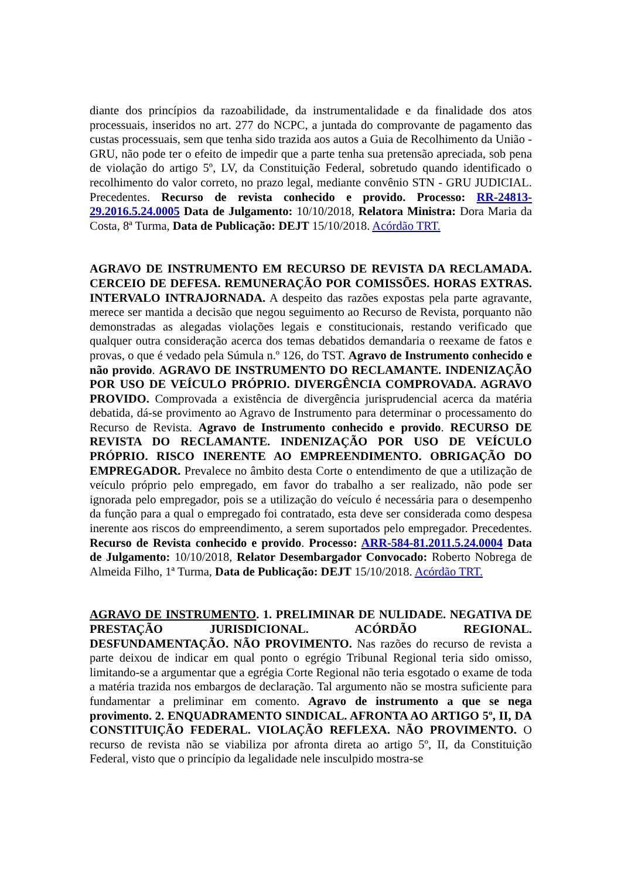diante dos princípios da razoabilidade, da instrumentalidade e da finalidade dos atos processuais, inseridos no art. 277 do NCPC, a juntada do comprovante de pagamento das custas processuais, sem que tenha sido trazida aos autos a Guia de Recolhimento da União - GRU, não pode ter o efeito de impedir que a parte tenha sua pretensão apreciada, sob pena de violação do artigo 5º, LV, da Constituição Federal, sobretudo quando identificado o recolhimento do valor correto, no prazo legal, mediante convênio STN - GRU JUDICIAL. Precedentes. Recurso de revista conhecido e provido. Processo: RR-24813-29.2016.5.24.0005 Data de Julgamento: 10/10/2018, Relatora Ministra: Dora Maria da Costa, 8ª Turma, Data de Publicação: DEJT 15/10/2018. Acórdão TRT.
AGRAVO DE INSTRUMENTO EM RECURSO DE REVISTA DA RECLAMADA. CERCEIO DE DEFESA. REMUNERAÇÃO POR COMISSÕES. HORAS EXTRAS. INTERVALO INTRAJORNADA. A despeito das razões expostas pela parte agravante, merece ser mantida a decisão que negou seguimento ao Recurso de Revista, porquanto não demonstradas as alegadas violações legais e constitucionais, restando verificado que qualquer outra consideração acerca dos temas debatidos demandaria o reexame de fatos e provas, o que é vedado pela Súmula n.º 126, do TST. Agravo de Instrumento conhecido e não provido. AGRAVO DE INSTRUMENTO DO RECLAMANTE. INDENIZAÇÃO POR USO DE VEÍCULO PRÓPRIO. DIVERGÊNCIA COMPROVADA. AGRAVO PROVIDO. Comprovada a existência de divergência jurisprudencial acerca da matéria debatida, dá-se provimento ao Agravo de Instrumento para determinar o processamento do Recurso de Revista. Agravo de Instrumento conhecido e provido. RECURSO DE REVISTA DO RECLAMANTE. INDENIZAÇÃO POR USO DE VEÍCULO PRÓPRIO. RISCO INERENTE AO EMPREENDIMENTO. OBRIGAÇÃO DO EMPREGADOR. Prevalece no âmbito desta Corte o entendimento de que a utilização de veículo próprio pelo empregado, em favor do trabalho a ser realizado, não pode ser ignorada pelo empregador, pois se a utilização do veículo é necessária para o desempenho da função para a qual o empregado foi contratado, esta deve ser considerada como despesa inerente aos riscos do empreendimento, a serem suportados pelo empregador. Precedentes. Recurso de Revista conhecido e provido. Processo: ARR-584-81.2011.5.24.0004 Data de Julgamento: 10/10/2018, Relator Desembargador Convocado: Roberto Nobrega de Almeida Filho, 1ª Turma, Data de Publicação: DEJT 15/10/2018. Acórdão TRT.
AGRAVO DE INSTRUMENTO. 1. PRELIMINAR DE NULIDADE. NEGATIVA DE PRESTAÇÃO JURISDICIONAL. ACÓRDÃO REGIONAL. DESFUNDAMENTAÇÃO. NÃO PROVIMENTO. Nas razões do recurso de revista a parte deixou de indicar em qual ponto o egrégio Tribunal Regional teria sido omisso, limitando-se a argumentar que a egrégia Corte Regional não teria esgotado o exame de toda a matéria trazida nos embargos de declaração. Tal argumento não se mostra suficiente para fundamentar a preliminar em comento. Agravo de instrumento a que se nega provimento. 2. ENQUADRAMENTO SINDICAL. AFRONTA AO ARTIGO 5º, II, DA CONSTITUIÇÃO FEDERAL. VIOLAÇÃO REFLEXA. NÃO PROVIMENTO. O recurso de revista não se viabiliza por afronta direta ao artigo 5º, II, da Constituição Federal, visto que o princípio da legalidade nele insculpido mostra-se